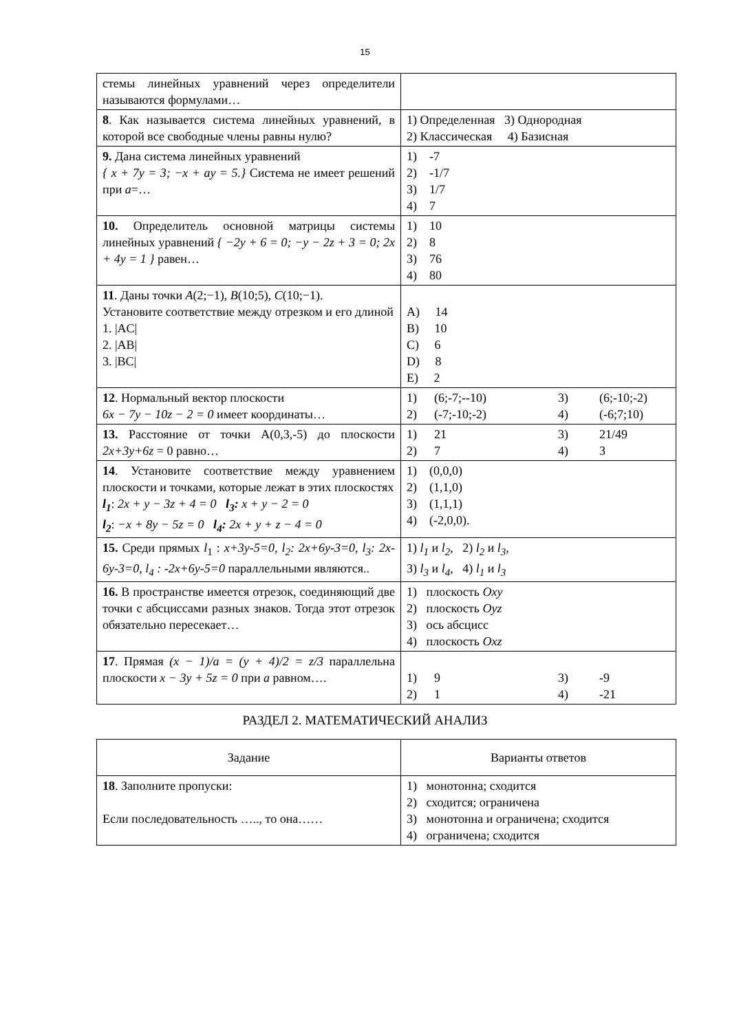15
| стемы линейных уравнений через определители называются формулами… | |
| 8 . Как называется система линейных уравнений, в которой все свободные члены равны нулю? | 1) Определенная 3) Однородная 2) Классическая 4) Базисная |
| 9. Дана система линейных уравнений { x + 7y = 3; −x + ay = 5.} Система не имеет решений при a =… | 1) -7 2) -1/7 3) 1/7 4) 7 |
| 10. Определитель основной матрицы системы линейных уравнений { −2y + 6 = 0; −y − 2z + 3 = 0; 2x + 4y = 1 } равен… | 1) 10 2) 8 3) 76 4) 80 |
| 11 . Даны точки A (2;−1), B (10;5), C (10;−1). Установите соответствие между отрезком и его длиной 1. /AC/ 2. /AB/ 3. /BC/ | A) 14 B) 10 C) 6 D) 8 E) 2 |
| 12 . Нормальный вектор плоскости 6x − 7y − 10z − 2 = 0 имеет координаты… | 1) (6;-7;--10) 3) (6;-10;-2) 2) (-7;-10;-2) 4) (-6;7;10) |
| 13. Расстояние от точки A(0,3,-5) до плоскости 2x+3y+6z = 0 равно… | 1) 21 3) 21/49 2) 7 4) 3 |
| 14 . Установите соответствие между уравнением плоскости и точками, которые лежат в этих плоскостях l<sub>1</sub> : 2x + y − 3z + 4 = 0 l<sub>3</sub>: x + y − 2 = 0 l<sub>2</sub> : −x + 8y − 5z = 0 l<sub>4</sub>: 2x + y + z − 4 = 0 | 1) (0,0,0) 2) (1,1,0) 3) (1,1,1) 4) (-2,0,0). |
| 15. Среди прямых l<sub>1</sub> : x+3y-5=0, l<sub>2</sub>: 2x+6y-3=0, l<sub>3</sub>: 2x-6y-3=0, l<sub>4</sub> : -2x+6y-5=0 параллельными являются.. | 1) l<sub>1</sub> и l<sub>2</sub>, 2) l<sub>2</sub> и l<sub>3</sub>, 3) l<sub>3</sub> и l<sub>4</sub> , 4) l<sub>1</sub> и l<sub>3</sub> |
| 16. В пространстве имеется отрезок, соединяющий две точки с абсциссами разных знаков. Тогда этот отрезок обязательно пересекает… | 1) плоскость Oxy 2) плоскость Oyz 3) ось абсцисс 4) плоскость Oxz |
| 17 . Прямая (x − 1)/a = (y + 4)/2 = z/3 параллельна плоскости x − 3y + 5z = 0 при a равном…. | 1) 9 3) -9 2) 1 4) -21 |
РАЗДЕЛ 2. МАТЕМАТИЧЕСКИЙ АНАЛИЗ
| Задание | Варианты ответов |
| --- | --- |
| 18 . Заполните пропуски: Если последовательность ….., то она…… | 1) монотонна; сходится 2) сходится; ограничена 3) монотонна и ограничена; сходится 4) ограничена; сходится |